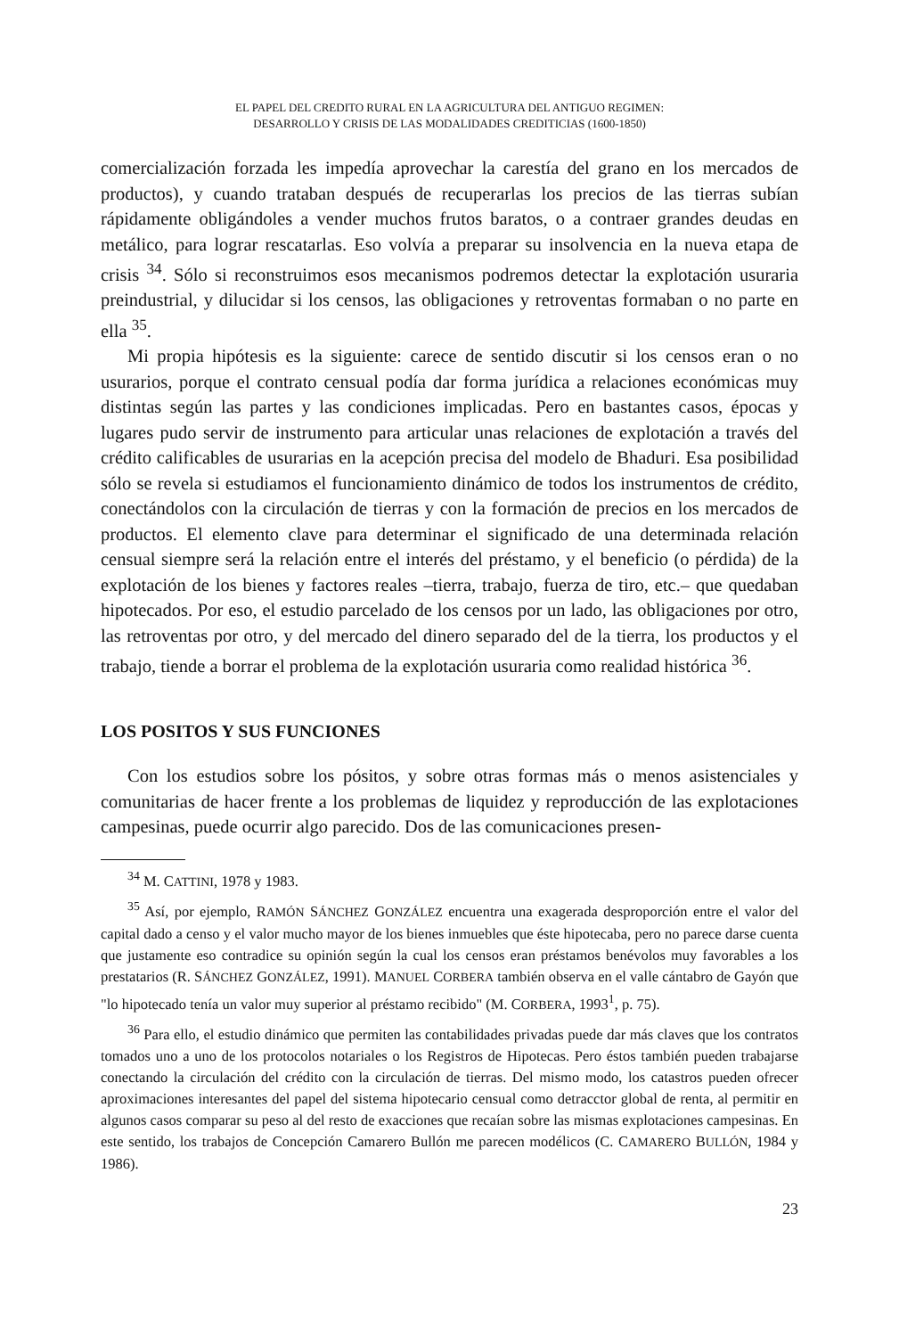EL PAPEL DEL CREDITO RURAL EN LA AGRICULTURA DEL ANTIGUO REGIMEN:
DESARROLLO Y CRISIS DE LAS MODALIDADES CREDITICIAS (1600-1850)
comercialización forzada les impedía aprovechar la carestía del grano en los mercados de productos), y cuando trataban después de recuperarlas los precios de las tierras subían rápidamente obligándoles a vender muchos frutos baratos, o a contraer grandes deudas en metálico, para lograr rescatarlas. Eso volvía a preparar su insolvencia en la nueva etapa de crisis <sup>34</sup>. Sólo si reconstruimos esos mecanismos podremos detectar la explotación usuraria preindustrial, y dilucidar si los censos, las obligaciones y retroventas formaban o no parte en ella <sup>35</sup>.
Mi propia hipótesis es la siguiente: carece de sentido discutir si los censos eran o no usurarios, porque el contrato censual podía dar forma jurídica a relaciones económicas muy distintas según las partes y las condiciones implicadas. Pero en bastantes casos, épocas y lugares pudo servir de instrumento para articular unas relaciones de explotación a través del crédito calificables de usurarias en la acepción precisa del modelo de Bhaduri. Esa posibilidad sólo se revela si estudiamos el funcionamiento dinámico de todos los instrumentos de crédito, conectándolos con la circulación de tierras y con la formación de precios en los mercados de productos. El elemento clave para determinar el significado de una determinada relación censual siempre será la relación entre el interés del préstamo, y el beneficio (o pérdida) de la explotación de los bienes y factores reales –tierra, trabajo, fuerza de tiro, etc.– que quedaban hipotecados. Por eso, el estudio parcelado de los censos por un lado, las obligaciones por otro, las retroventas por otro, y del mercado del dinero separado del de la tierra, los productos y el trabajo, tiende a borrar el problema de la explotación usuraria como realidad histórica <sup>36</sup>.
LOS POSITOS Y SUS FUNCIONES
Con los estudios sobre los pósitos, y sobre otras formas más o menos asistenciales y comunitarias de hacer frente a los problemas de liquidez y reproducción de las explotaciones campesinas, puede ocurrir algo parecido. Dos de las comunicaciones presen-
<sup>34</sup> M. CATTINI, 1978 y 1983.
<sup>35</sup> Así, por ejemplo, RAMÓN SÁNCHEZ GONZÁLEZ encuentra una exagerada desproporción entre el valor del capital dado a censo y el valor mucho mayor de los bienes inmuebles que éste hipotecaba, pero no parece darse cuenta que justamente eso contradice su opinión según la cual los censos eran préstamos benévolos muy favorables a los prestatarios (R. SÁNCHEZ GONZÁLEZ, 1991). MANUEL CORBERA también observa en el valle cántabro de Gayón que "lo hipotecado tenía un valor muy superior al préstamo recibido" (M. CORBERA, 1993<sup>1</sup>, p. 75).
<sup>36</sup> Para ello, el estudio dinámico que permiten las contabilidades privadas puede dar más claves que los contratos tomados uno a uno de los protocolos notariales o los Registros de Hipotecas. Pero éstos también pueden trabajarse conectando la circulación del crédito con la circulación de tierras. Del mismo modo, los catastros pueden ofrecer aproximaciones interesantes del papel del sistema hipotecario censual como detracctor global de renta, al permitir en algunos casos comparar su peso al del resto de exacciones que recaían sobre las mismas explotaciones campesinas. En este sentido, los trabajos de Concepción Camarero Bullón me parecen modélicos (C. CAMARERO BULLÓN, 1984 y 1986).
23